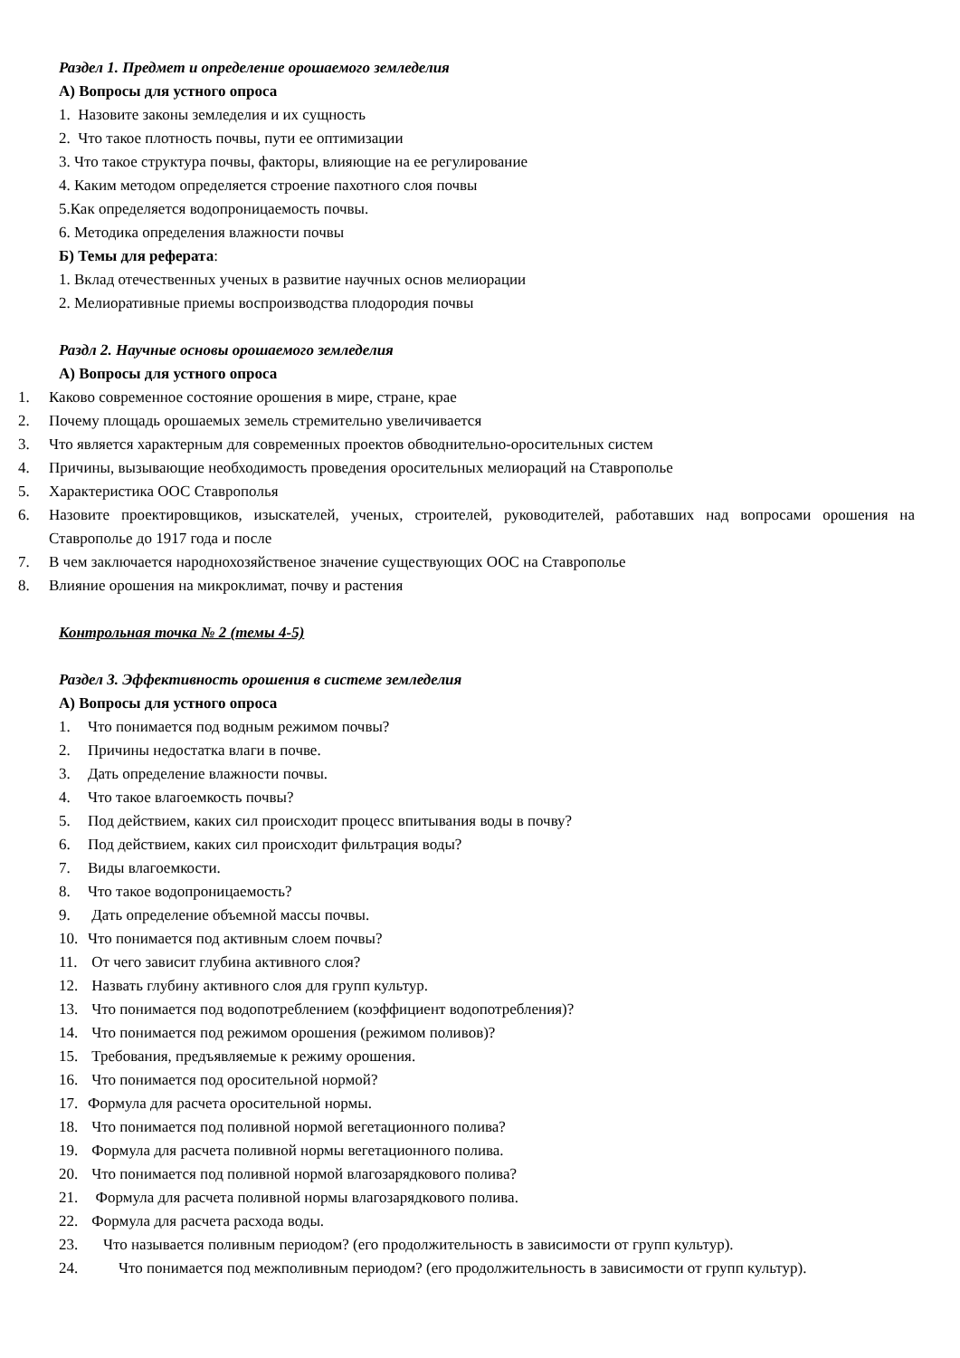Раздел 1. Предмет и определение орошаемого земледелия
А) Вопросы для устного опроса
1. Назовите законы земледелия и их сущность
2. Что такое плотность почвы, пути ее оптимизации
3. Что такое структура почвы, факторы, влияющие на ее регулирование
4. Каким методом определяется строение пахотного слоя почвы
5.Как определяется водопроницаемость почвы.
6. Методика определения влажности почвы
Б) Темы для реферата:
1. Вклад отечественных ученых в развитие научных основ мелиорации
2. Мелиоративные приемы воспроизводства плодородия почвы
Раздл 2. Научные основы орошаемого земледелия
А) Вопросы для устного опроса
1. Каково современное состояние орошения в мире, стране, крае
2. Почему площадь орошаемых земель стремительно увеличивается
3. Что является характерным для современных проектов обводнительно-оросительных систем
4. Причины, вызывающие необходимость проведения оросительных мелиораций на Ставрополье
5. Характеристика ООС Ставрополья
6. Назовите проектировщиков, изыскателей, ученых, строителей, руководителей, работавших над вопросами орошения на Ставрополье до 1917 года и после
7. В чем заключается народнохозяйственое значение существующих ООС на Ставрополье
8. Влияние орошения на микроклимат, почву и растения
Контрольная точка № 2 (темы 4-5)
Раздел 3. Эффективность орошения в системе земледелия
А) Вопросы для устного опроса
1. Что понимается под водным режимом почвы?
2. Причины недостатка влаги в почве.
3. Дать определение влажности почвы.
4. Что такое влагоемкость почвы?
5. Под действием, каких сил происходит процесс впитывания воды в почву?
6. Под действием, каких сил происходит фильтрация воды?
7. Виды влагоемкости.
8. Что такое водопроницаемость?
9. Дать определение объемной массы почвы.
10. Что понимается под активным слоем почвы?
11. От чего зависит глубина активного слоя?
12. Назвать глубину активного слоя для групп культур.
13. Что понимается под водопотреблением (коэффициент водопотребления)?
14. Что понимается под режимом орошения (режимом поливов)?
15. Требования, предъявляемые к режиму орошения.
16. Что понимается под оросительной нормой?
17. Формула для расчета оросительной нормы.
18. Что понимается под поливной нормой вегетационного полива?
19. Формула для расчета поливной нормы вегетационного полива.
20. Что понимается под поливной нормой влагозарядкового полива?
21. Формула для расчета поливной нормы влагозарядкового полива.
22. Формула для расчета расхода воды.
23. Что называется поливным периодом? (его продолжительность в зависимости от групп культур).
24. Что понимается под межполивным периодом? (его продолжительность в зависимости от групп культур).